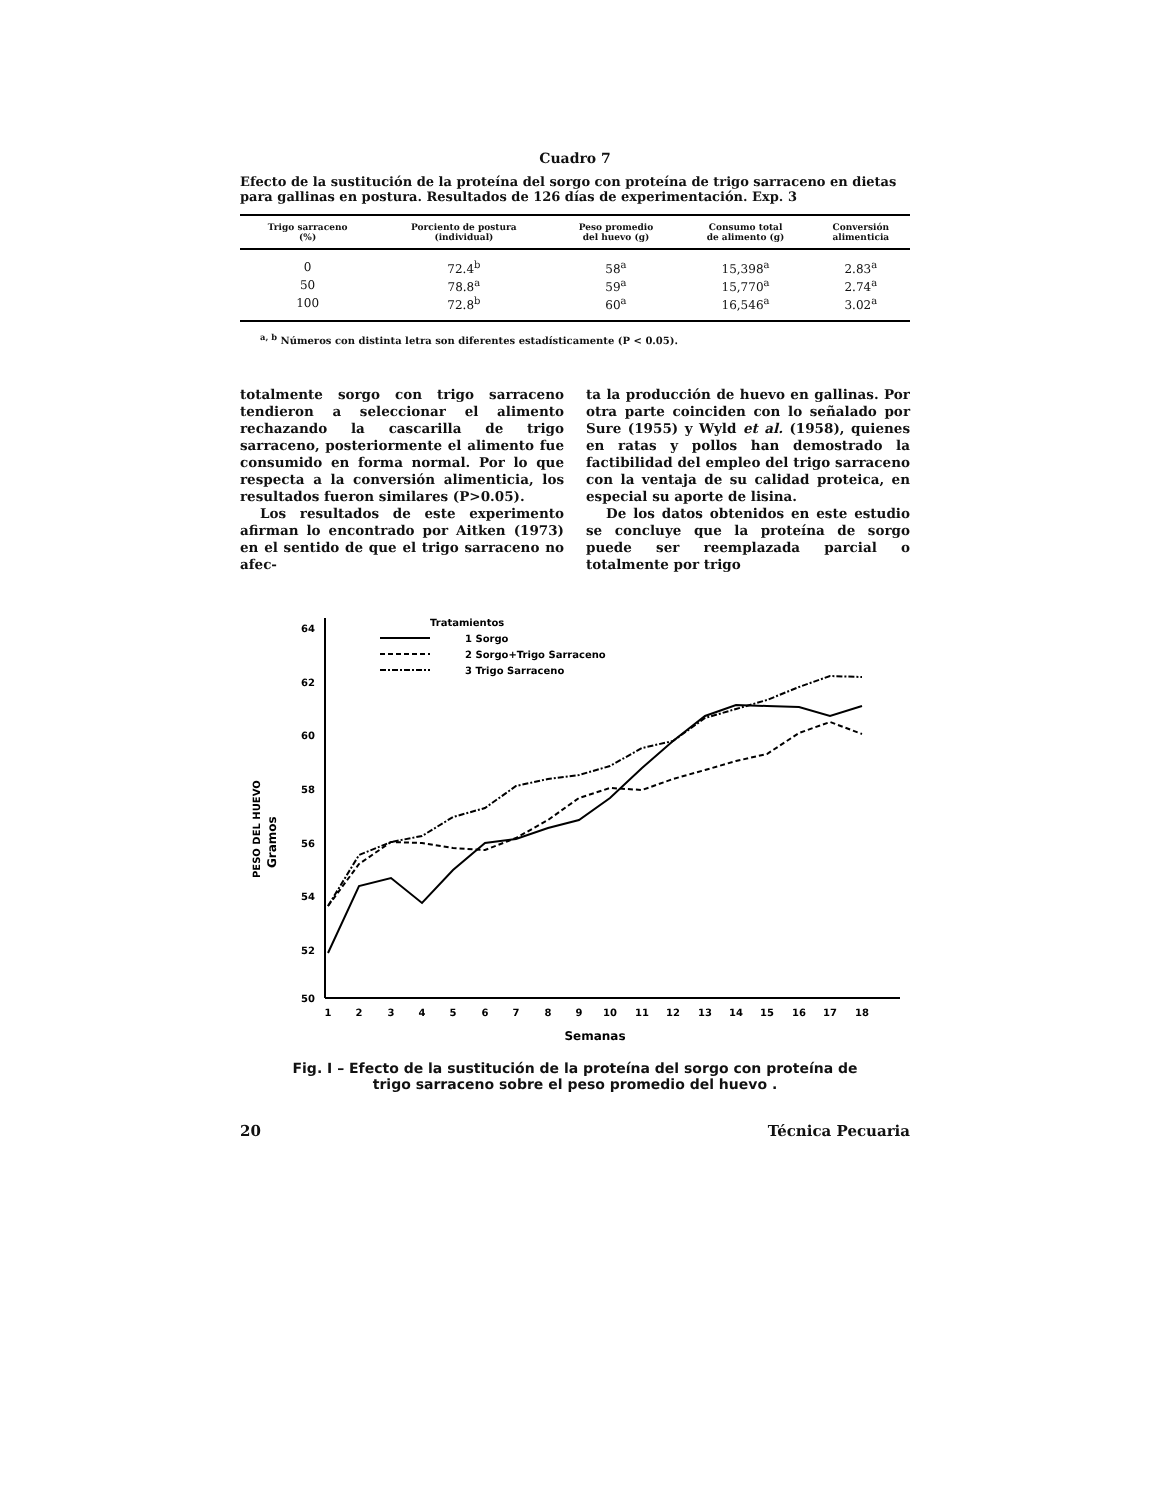Cuadro 7
Efecto de la sustitución de la proteína del sorgo con proteína de trigo sarraceno en dietas para gallinas en postura. Resultados de 126 días de experimentación. Exp. 3
| Trigo sarraceno (%) | Porciento de postura (individual) | Peso promedio del huevo (g) | Consumo total de alimento (g) | Conversión alimenticia |
| --- | --- | --- | --- | --- |
| 0 | 72.4<sup>b</sup> | 58<sup>a</sup> | 15,398<sup>a</sup> | 2.83<sup>a</sup> |
| 50 | 78.8<sup>a</sup> | 59<sup>a</sup> | 15,770<sup>a</sup> | 2.74<sup>a</sup> |
| 100 | 72.8<sup>b</sup> | 60<sup>a</sup> | 16,546<sup>a</sup> | 3.02<sup>a</sup> |
<sup>a, b</sup> Números con distinta letra son diferentes estadísticamente (P < 0.05).
totalmente sorgo con trigo sarraceno tendieron a seleccionar el alimento rechazando la cascarilla de trigo sarraceno, posteriormente el alimento fue consumido en forma normal. Por lo que respecta a la conversión alimenticia, los resultados fueron similares (P>0.05).
Los resultados de este experimento afirman lo encontrado por Aitken (1973) en el sentido de que el trigo sarraceno no afec-
ta la producción de huevo en gallinas. Por otra parte coinciden con lo señalado por Sure (1955) y Wyld et al. (1958), quienes en ratas y pollos han demostrado la factibilidad del empleo del trigo sarraceno con la ventaja de su calidad proteica, en especial su aporte de lisina.
De los datos obtenidos en este estudio se concluye que la proteína de sorgo puede ser reemplazada parcial o totalmente por trigo
64
62
60
58
56
54
52
50
PESO DEL HUEVO
Gramos
1
2
3
4
5
6
7
8
9
10
11
12
13
14
15
16
17
18
Semanas
Tratamientos
1 Sorgo
2 Sorgo+Trigo Sarraceno
3 Trigo Sarraceno
Fig. I – Efecto de la sustitución de la proteína del sorgo con proteína de
trigo sarraceno sobre el peso promedio del huevo .
20 Técnica Pecuaria